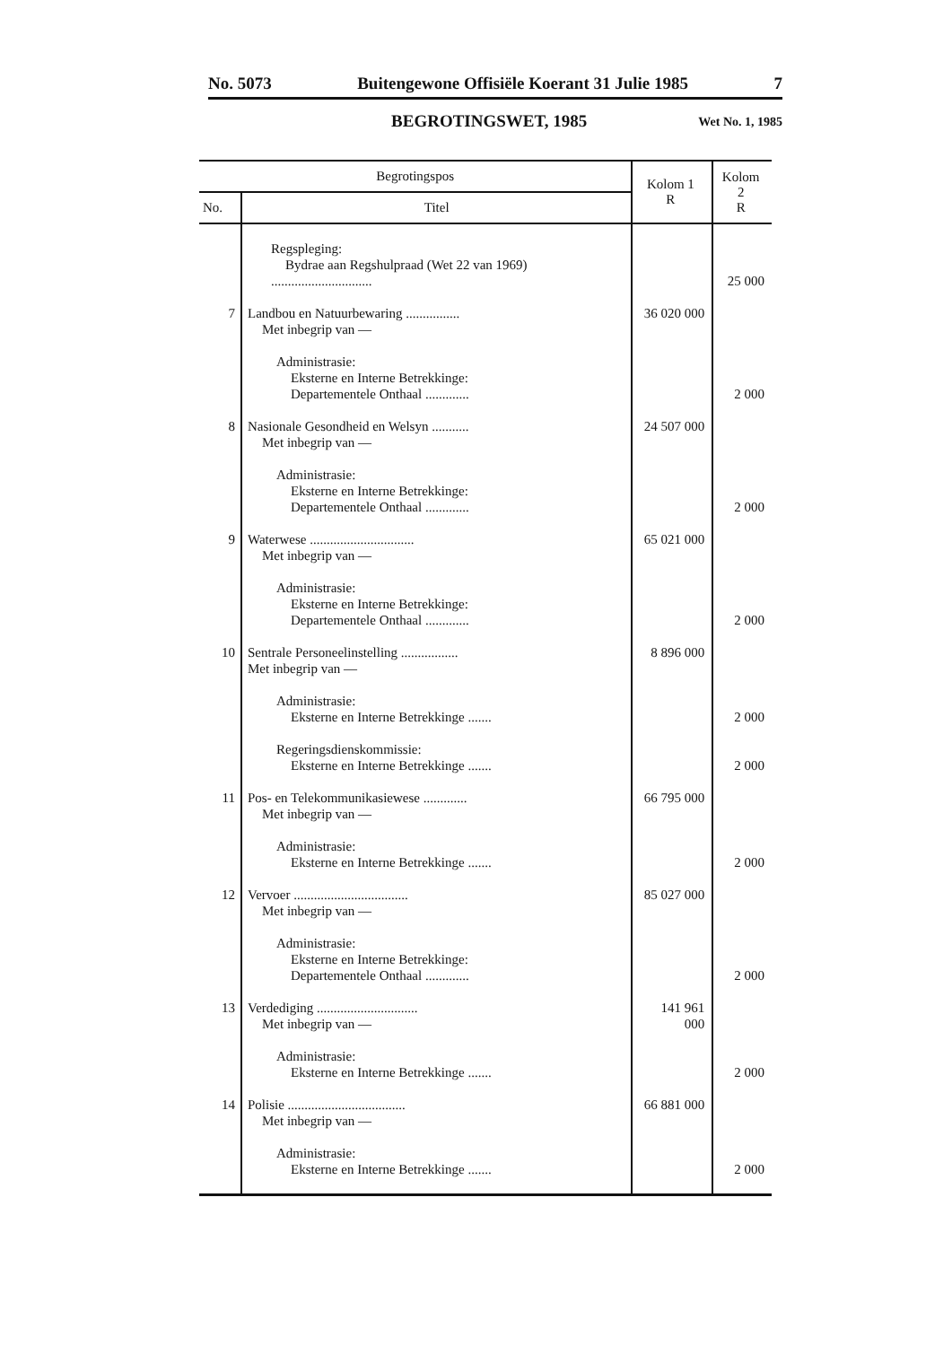No. 5073 Buitengewone Offisiële Koerant 31 Julie 1985 7
BEGROTINGSWET, 1985 Wet No. 1, 1985
| Begrotingspos | | Kolom 1 R | Kolom 2 R |
| --- | --- | --- | --- |
| No. | Titel | | |
| | Regspleging: Bydrae aan Regshulpraad (Wet 22 van 1969) .............................. | | 25 000 |
| 7 | Landbou en Natuurbewaring ................ Met inbegrip van — Administrasie: Eksterne en Interne Betrekkinge: Departementele Onthaal ............. | 36 020 000 | 2 000 |
| 8 | Nasionale Gesondheid en Welsyn ........... Met inbegrip van — Administrasie: Eksterne en Interne Betrekkinge: Departementele Onthaal ............. | 24 507 000 | 2 000 |
| 9 | Waterwese ............................... Met inbegrip van — Administrasie: Eksterne en Interne Betrekkinge: Departementele Onthaal ............. | 65 021 000 | 2 000 |
| 10 | Sentrale Personeelinstelling ................. Met inbegrip van — Administrasie: Eksterne en Interne Betrekkinge ....... Regeringsdienskommissie: Eksterne en Interne Betrekkinge ....... | 8 896 000 | 2 000 2 000 |
| 11 | Pos- en Telekommunikasiewese ............. Met inbegrip van — Administrasie: Eksterne en Interne Betrekkinge ....... | 66 795 000 | 2 000 |
| 12 | Vervoer .................................. Met inbegrip van — Administrasie: Eksterne en Interne Betrekkinge: Departementele Onthaal ............. | 85 027 000 | 2 000 |
| 13 | Verdediging .............................. Met inbegrip van — Administrasie: Eksterne en Interne Betrekkinge ....... | 141 961 000 | 2 000 |
| 14 | Polisie ................................... Met inbegrip van — Administrasie: Eksterne en Interne Betrekkinge ....... | 66 881 000 | 2 000 |